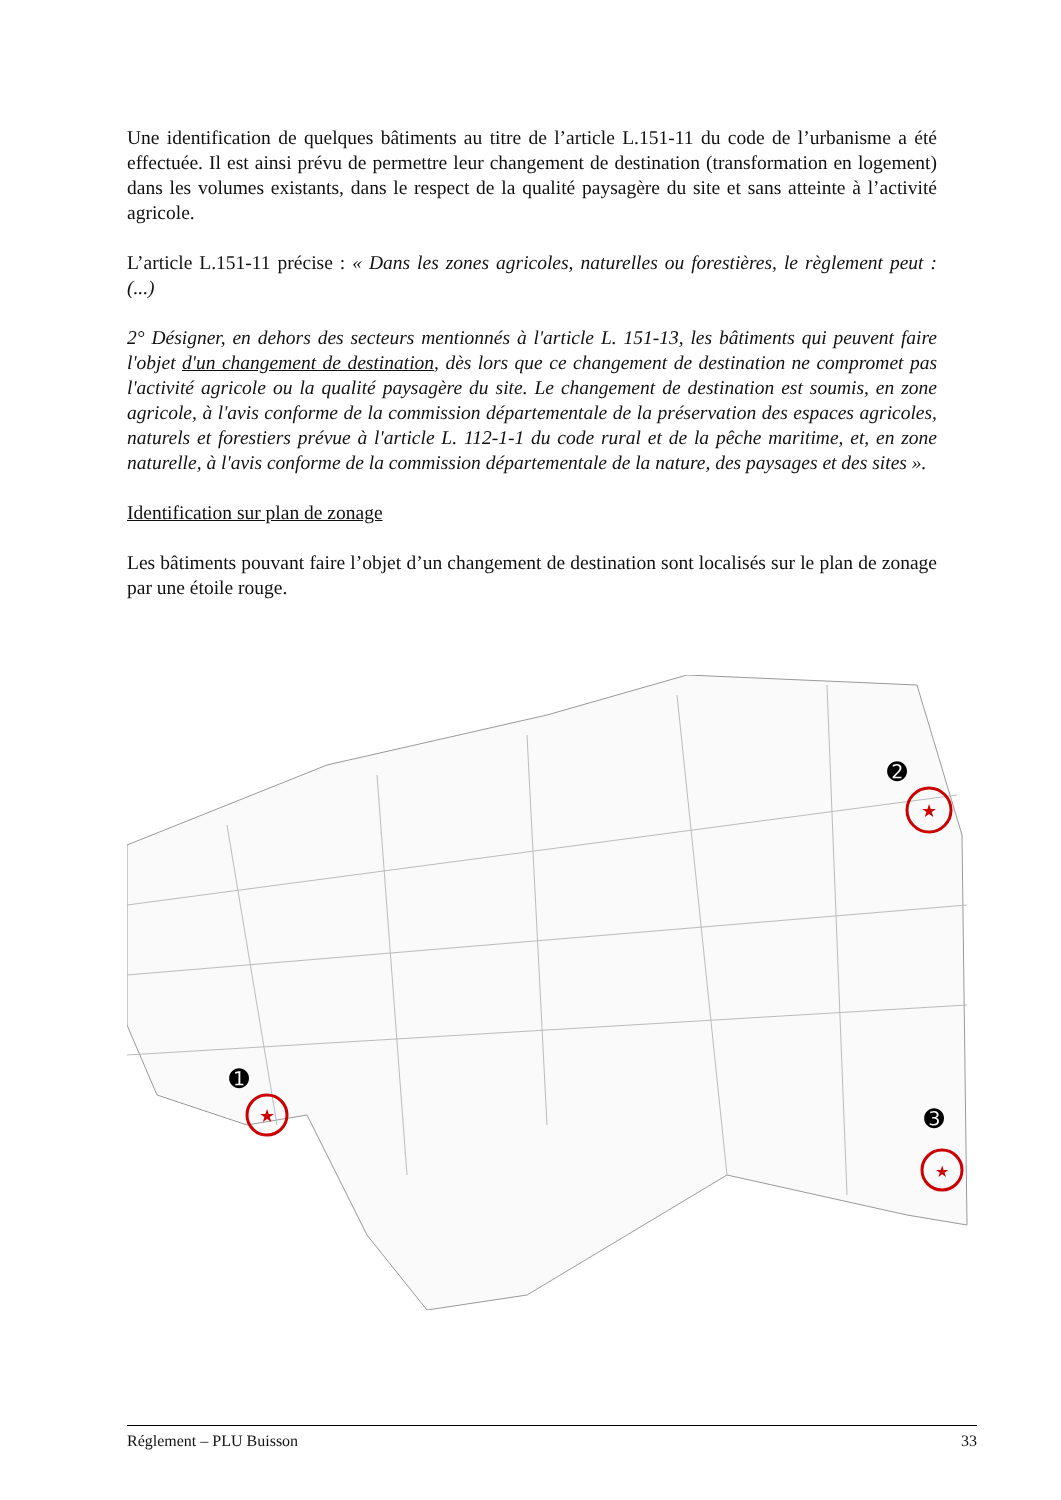Une identification de quelques bâtiments au titre de l’article L.151-11 du code de l’urbanisme a été effectuée. Il est ainsi prévu de permettre leur changement de destination (transformation en logement) dans les volumes existants, dans le respect de la qualité paysagère du site et sans atteinte à l’activité agricole.
L’article L.151-11 précise : « Dans les zones agricoles, naturelles ou forestières, le règlement peut : (...)
2° Désigner, en dehors des secteurs mentionnés à l'article L. 151-13, les bâtiments qui peuvent faire l'objet d'un changement de destination, dès lors que ce changement de destination ne compromet pas l'activité agricole ou la qualité paysagère du site. Le changement de destination est soumis, en zone agricole, à l'avis conforme de la commission départementale de la préservation des espaces agricoles, naturels et forestiers prévue à l'article L. 112-1-1 du code rural et de la pêche maritime, et, en zone naturelle, à l'avis conforme de la commission départementale de la nature, des paysages et des sites ».
Identification sur plan de zonage
Les bâtiments pouvant faire l’objet d’un changement de destination sont localisés sur le plan de zonage par une étoile rouge.
★
★
★
➊
➋
➌
Réglement – PLU Buisson 33